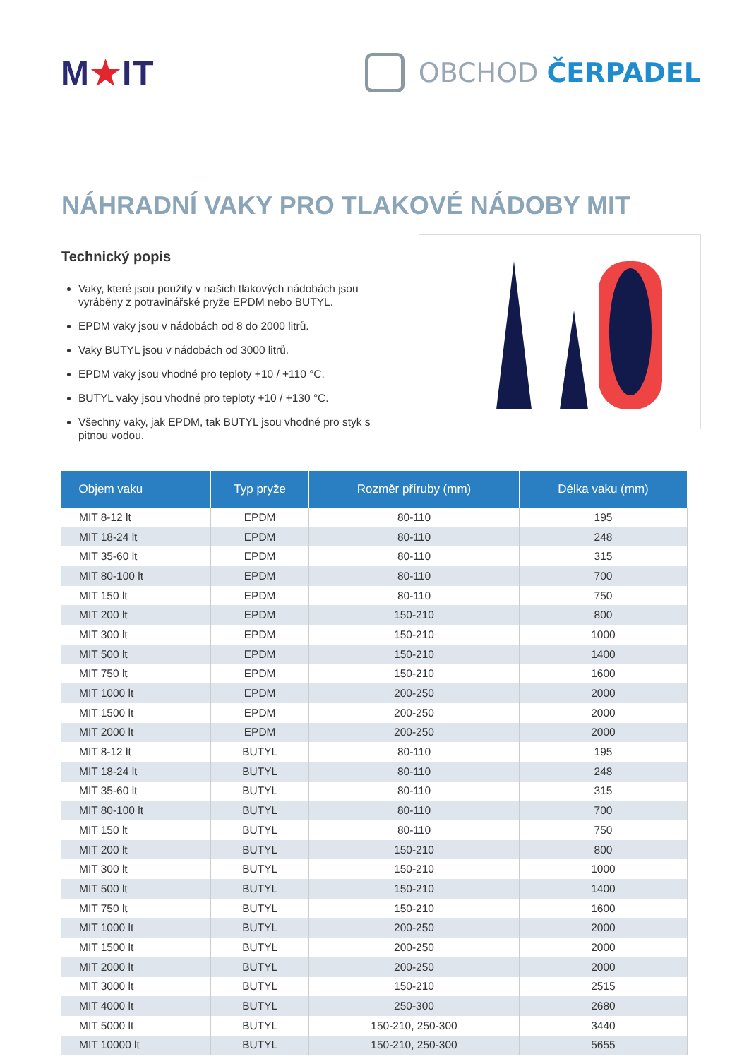M★IT
OBCHOD ČERPADEL
NÁHRADNÍ VAKY PRO TLAKOVÉ NÁDOBY MIT
Technický popis
Vaky, které jsou použity v našich tlakových nádobách jsou vyráběny z potravinářské pryže EPDM nebo BUTYL.
EPDM vaky jsou v nádobách od 8 do 2000 litrů.
Vaky BUTYL jsou v nádobách od 3000 litrů.
EPDM vaky jsou vhodné pro teploty +10 / +110 °C.
BUTYL vaky jsou vhodné pro teploty +10 / +130 °C.
Všechny vaky, jak EPDM, tak BUTYL jsou vhodné pro styk s pitnou vodou.
| Objem vaku | Typ pryže | Rozměr příruby (mm) | Délka vaku (mm) |
| --- | --- | --- | --- |
| MIT 8-12 lt | EPDM | 80-110 | 195 |
| MIT 18-24 lt | EPDM | 80-110 | 248 |
| MIT 35-60 lt | EPDM | 80-110 | 315 |
| MIT 80-100 lt | EPDM | 80-110 | 700 |
| MIT 150 lt | EPDM | 80-110 | 750 |
| MIT 200 lt | EPDM | 150-210 | 800 |
| MIT 300 lt | EPDM | 150-210 | 1000 |
| MIT 500 lt | EPDM | 150-210 | 1400 |
| MIT 750 lt | EPDM | 150-210 | 1600 |
| MIT 1000 lt | EPDM | 200-250 | 2000 |
| MIT 1500 lt | EPDM | 200-250 | 2000 |
| MIT 2000 lt | EPDM | 200-250 | 2000 |
| MIT 8-12 lt | BUTYL | 80-110 | 195 |
| MIT 18-24 lt | BUTYL | 80-110 | 248 |
| MIT 35-60 lt | BUTYL | 80-110 | 315 |
| MIT 80-100 lt | BUTYL | 80-110 | 700 |
| MIT 150 lt | BUTYL | 80-110 | 750 |
| MIT 200 lt | BUTYL | 150-210 | 800 |
| MIT 300 lt | BUTYL | 150-210 | 1000 |
| MIT 500 lt | BUTYL | 150-210 | 1400 |
| MIT 750 lt | BUTYL | 150-210 | 1600 |
| MIT 1000 lt | BUTYL | 200-250 | 2000 |
| MIT 1500 lt | BUTYL | 200-250 | 2000 |
| MIT 2000 lt | BUTYL | 200-250 | 2000 |
| MIT 3000 lt | BUTYL | 150-210 | 2515 |
| MIT 4000 lt | BUTYL | 250-300 | 2680 |
| MIT 5000 lt | BUTYL | 150-210, 250-300 | 3440 |
| MIT 10000 lt | BUTYL | 150-210, 250-300 | 5655 |